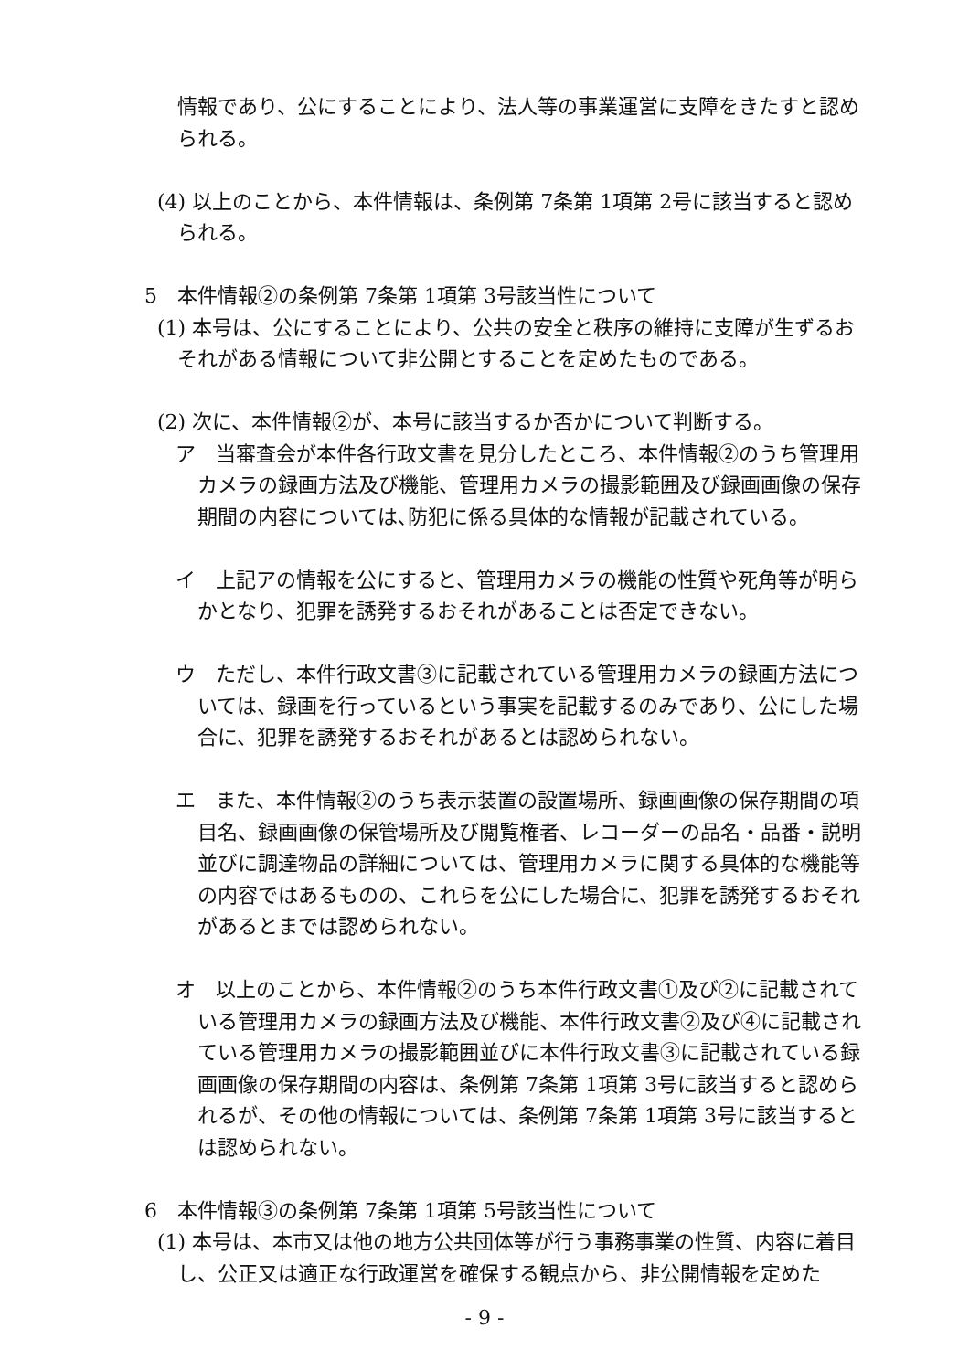情報であり、公にすることにより、法人等の事業運営に支障をきたすと認められる。
(4) 以上のことから、本件情報は、条例第 7条第 1項第 2号に該当すると認められる。
5　本件情報②の条例第 7条第 1項第 3号該当性について
(1) 本号は、公にすることにより、公共の安全と秩序の維持に支障が生ずるおそれがある情報について非公開とすることを定めたものである。
(2) 次に、本件情報②が、本号に該当するか否かについて判断する。
ア　当審査会が本件各行政文書を見分したところ、本件情報②のうち管理用カメラの録画方法及び機能、管理用カメラの撮影範囲及び録画画像の保存期間の内容については､防犯に係る具体的な情報が記載されている。
イ　上記アの情報を公にすると、管理用カメラの機能の性質や死角等が明らかとなり、犯罪を誘発するおそれがあることは否定できない。
ウ　ただし、本件行政文書③に記載されている管理用カメラの録画方法については、録画を行っているという事実を記載するのみであり、公にした場合に、犯罪を誘発するおそれがあるとは認められない。
エ　また、本件情報②のうち表示装置の設置場所、録画画像の保存期間の項目名、録画画像の保管場所及び閲覧権者、レコーダーの品名・品番・説明並びに調達物品の詳細については、管理用カメラに関する具体的な機能等の内容ではあるものの、これらを公にした場合に、犯罪を誘発するおそれがあるとまでは認められない。
オ　以上のことから、本件情報②のうち本件行政文書①及び②に記載されている管理用カメラの録画方法及び機能、本件行政文書②及び④に記載されている管理用カメラの撮影範囲並びに本件行政文書③に記載されている録画画像の保存期間の内容は、条例第 7条第 1項第 3号に該当すると認められるが、その他の情報については、条例第 7条第 1項第 3号に該当するとは認められない。
6　本件情報③の条例第 7条第 1項第 5号該当性について
(1) 本号は、本市又は他の地方公共団体等が行う事務事業の性質、内容に着目し、公正又は適正な行政運営を確保する観点から、非公開情報を定めた
- 9 -